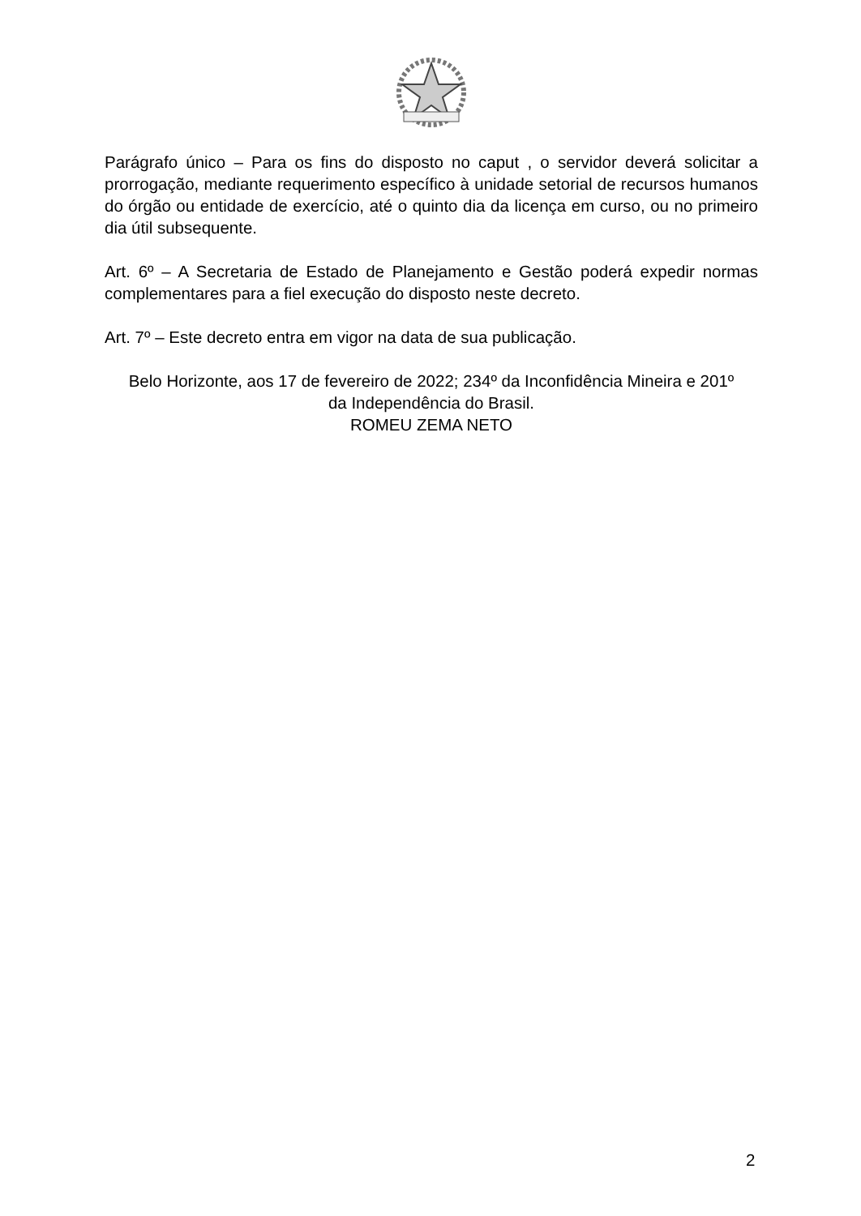Parágrafo único – Para os fins do disposto no caput , o servidor deverá solicitar a prorrogação, mediante requerimento específico à unidade setorial de recursos humanos do órgão ou entidade de exercício, até o quinto dia da licença em curso, ou no primeiro dia útil subsequente.
Art. 6º – A Secretaria de Estado de Planejamento e Gestão poderá expedir normas complementares para a fiel execução do disposto neste decreto.
Art. 7º – Este decreto entra em vigor na data de sua publicação.
Belo Horizonte, aos 17 de fevereiro de 2022; 234º da Inconfidência Mineira e 201º
da Independência do Brasil.
ROMEU ZEMA NETO
2